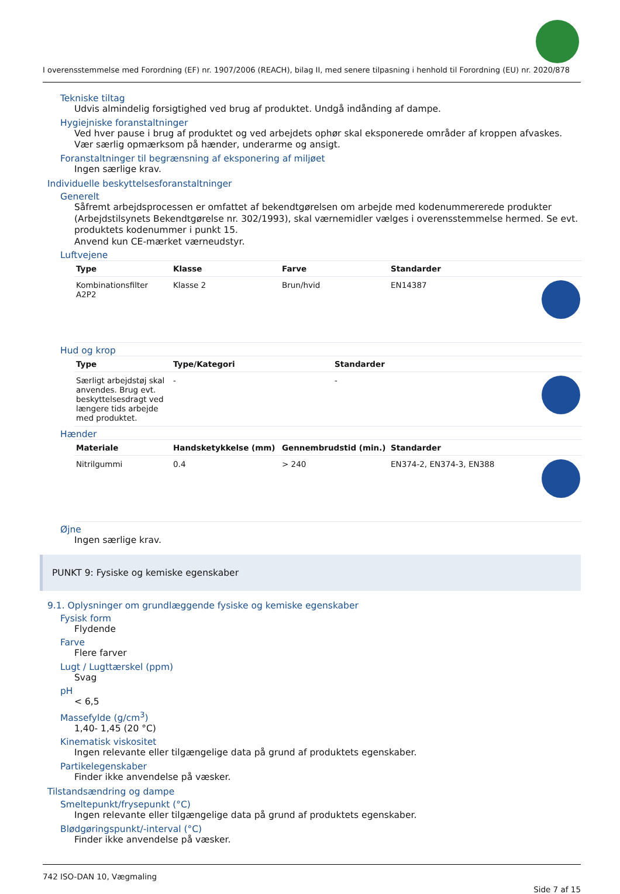I overensstemmelse med Forordning (EF) nr. 1907/2006 (REACH), bilag II, med senere tilpasning i henhold til Forordning (EU) nr. 2020/878
Tekniske tiltag
Udvis almindelig forsigtighed ved brug af produktet. Undgå indånding af dampe.
Hygiejniske foranstaltninger
Ved hver pause i brug af produktet og ved arbejdets ophør skal eksponerede områder af kroppen afvaskes. Vær særlig opmærksom på hænder, underarme og ansigt.
Foranstaltninger til begrænsning af eksponering af miljøet
Ingen særlige krav.
Individuelle beskyttelsesforanstaltninger
Generelt
Såfremt arbejdsprocessen er omfattet af bekendtgørelsen om arbejde med kodenummererede produkter (Arbejdstilsynets Bekendtgørelse nr. 302/1993), skal værnemidler vælges i overensstemmelse hermed. Se evt. produktets kodenummer i punkt 15.
Anvend kun CE-mærket værneudstyr.
Luftvejene
| Type | Klasse | Farve | Standarder | |
| --- | --- | --- | --- | --- |
| Kombinationsfilter A2P2 | Klasse 2 | Brun/hvid | EN14387 | |
Hud og krop
| Type | Type/Kategori | Standarder | |
| --- | --- | --- | --- |
| Særligt arbejdstøj skal anvendes. Brug evt. beskyttelsesdragt ved længere tids arbejde med produktet. | - | - | |
Hænder
| Materiale | Handsketykkelse (mm) | Gennembrudstid (min.) | Standarder | |
| --- | --- | --- | --- | --- |
| Nitrilgummi | 0.4 | > 240 | EN374-2, EN374-3, EN388 | |
Øjne
Ingen særlige krav.
PUNKT 9: Fysiske og kemiske egenskaber
9.1. Oplysninger om grundlæggende fysiske og kemiske egenskaber
Fysisk form
Flydende
Farve
Flere farver
Lugt / Lugttærskel (ppm)
Svag
pH
< 6,5
Massefylde (g/cm<sup>3</sup>)
1,40- 1,45 (20 °C)
Kinematisk viskositet
Ingen relevante eller tilgængelige data på grund af produktets egenskaber.
Partikelegenskaber
Finder ikke anvendelse på væsker.
Tilstandsændring og dampe
Smeltepunkt/frysepunkt (°C)
Ingen relevante eller tilgængelige data på grund af produktets egenskaber.
Blødgøringspunkt/-interval (°C)
Finder ikke anvendelse på væsker.
742 ISO-DAN 10, Vægmaling
Side 7 af 15